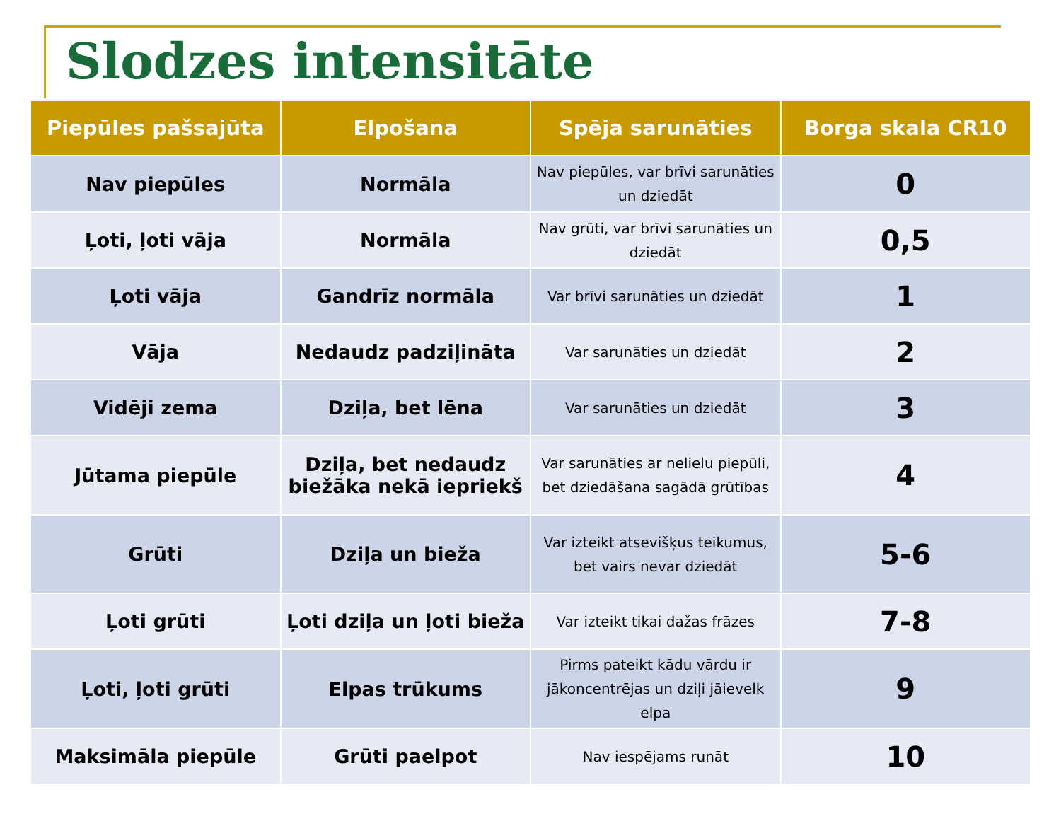Slodzes intensitāte
| Piepūles pašsajūta | Elpošana | Spēja sarunāties | Borga skala CR10 |
| --- | --- | --- | --- |
| Nav piepūles | Normāla | Nav piepūles, var brīvi sarunāties un dziedāt | 0 |
| Ļoti, ļoti vāja | Normāla | Nav grūti, var brīvi sarunāties un dziedāt | 0,5 |
| Ļoti vāja | Gandrīz normāla | Var brīvi sarunāties un dziedāt | 1 |
| Vāja | Nedaudz padziļināta | Var sarunāties un dziedāt | 2 |
| Vidēji zema | Dziļa, bet lēna | Var sarunāties un dziedāt | 3 |
| Jūtama piepūle | Dziļa, bet nedaudz biežāka nekā iepriekš | Var sarunāties ar nelielu piepūli, bet dziedāšana sagādā grūtības | 4 |
| Grūti | Dziļa un bieža | Var izteikt atsevišķus teikumus, bet vairs nevar dziedāt | 5-6 |
| Ļoti grūti | Ļoti dziļa un ļoti bieža | Var izteikt tikai dažas frāzes | 7-8 |
| Ļoti, ļoti grūti | Elpas trūkums | Pirms pateikt kādu vārdu ir jākoncentrējas un dziļi jāievelk elpa | 9 |
| Maksimāla piepūle | Grūti paelpot | Nav iespējams runāt | 10 |